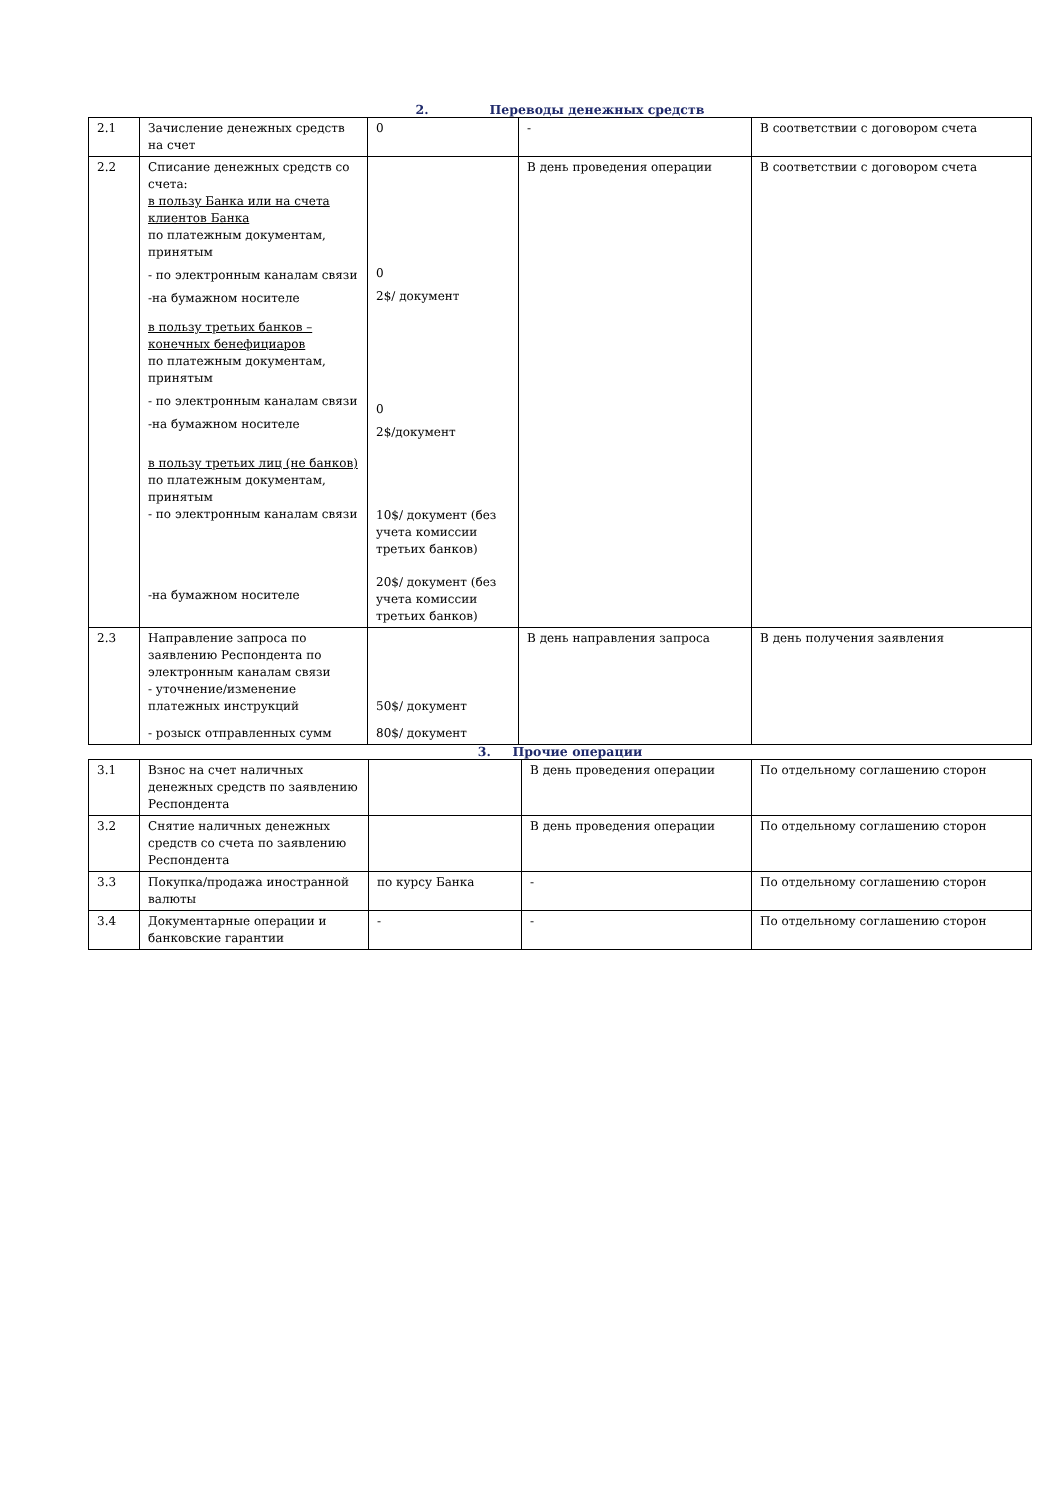2. Переводы денежных средств
| 2.1 | Зачисление денежных средств на счет | 0 | - | В соответствии с договором счета |
| 2.2 | Списание денежных средств со счета: в пользу Банка или на счета клиентов Банка по платежным документам, принятым - по электронным каналам связи -на бумажном носителе в пользу третьих банков – конечных бенефициаров по платежным документам, принятым - по электронным каналам связи -на бумажном носителе в пользу третьих лиц (не банков) по платежным документам, принятым - по электронным каналам связи -на бумажном носителе | 0 2$/ документ 0 2$/документ 10$/ документ (без учета комиссии третьих банков) 20$/ документ (без учета комиссии третьих банков) | В день проведения операции | В соответствии с договором счета |
| 2.3 | Направление запроса по заявлению Респондента по электронным каналам связи - уточнение/изменение платежных инструкций - розыск отправленных сумм | 50$/ документ 80$/ документ | В день направления запроса | В день получения заявления |
3. Прочие операции
| 3.1 | Взнос на счет наличных денежных средств по заявлению Респондента | | В день проведения операции | По отдельному соглашению сторон |
| 3.2 | Снятие наличных денежных средств со счета по заявлению Респондента | | В день проведения операции | По отдельному соглашению сторон |
| 3.3 | Покупка/продажа иностранной валюты | по курсу Банка | - | По отдельному соглашению сторон |
| 3.4 | Документарные операции и банковские гарантии | - | - | По отдельному соглашению сторон |